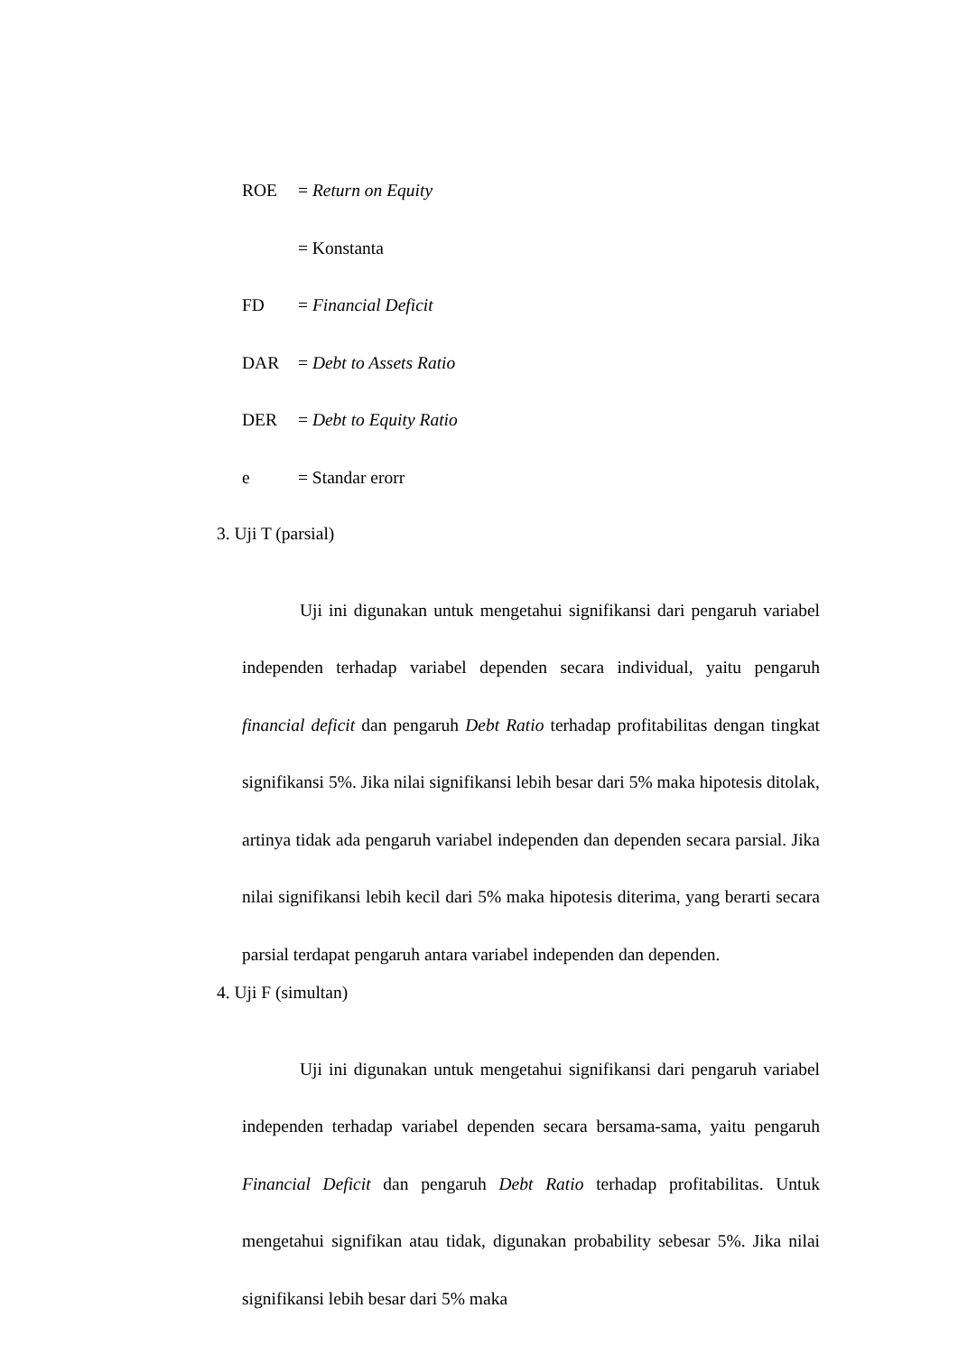ROE = Return on Equity
= Konstanta
FD = Financial Deficit
DAR = Debt to Assets Ratio
DER = Debt to Equity Ratio
e = Standar erorr
3. Uji T (parsial)
Uji ini digunakan untuk mengetahui signifikansi dari pengaruh variabel independen terhadap variabel dependen secara individual, yaitu pengaruh financial deficit dan pengaruh Debt Ratio terhadap profitabilitas dengan tingkat signifikansi 5%. Jika nilai signifikansi lebih besar dari 5% maka hipotesis ditolak, artinya tidak ada pengaruh variabel independen dan dependen secara parsial. Jika nilai signifikansi lebih kecil dari 5% maka hipotesis diterima, yang berarti secara parsial terdapat pengaruh antara variabel independen dan dependen.
4. Uji F (simultan)
Uji ini digunakan untuk mengetahui signifikansi dari pengaruh variabel independen terhadap variabel dependen secara bersama-sama, yaitu pengaruh Financial Deficit dan pengaruh Debt Ratio terhadap profitabilitas. Untuk mengetahui signifikan atau tidak, digunakan probability sebesar 5%. Jika nilai signifikansi lebih besar dari 5% maka